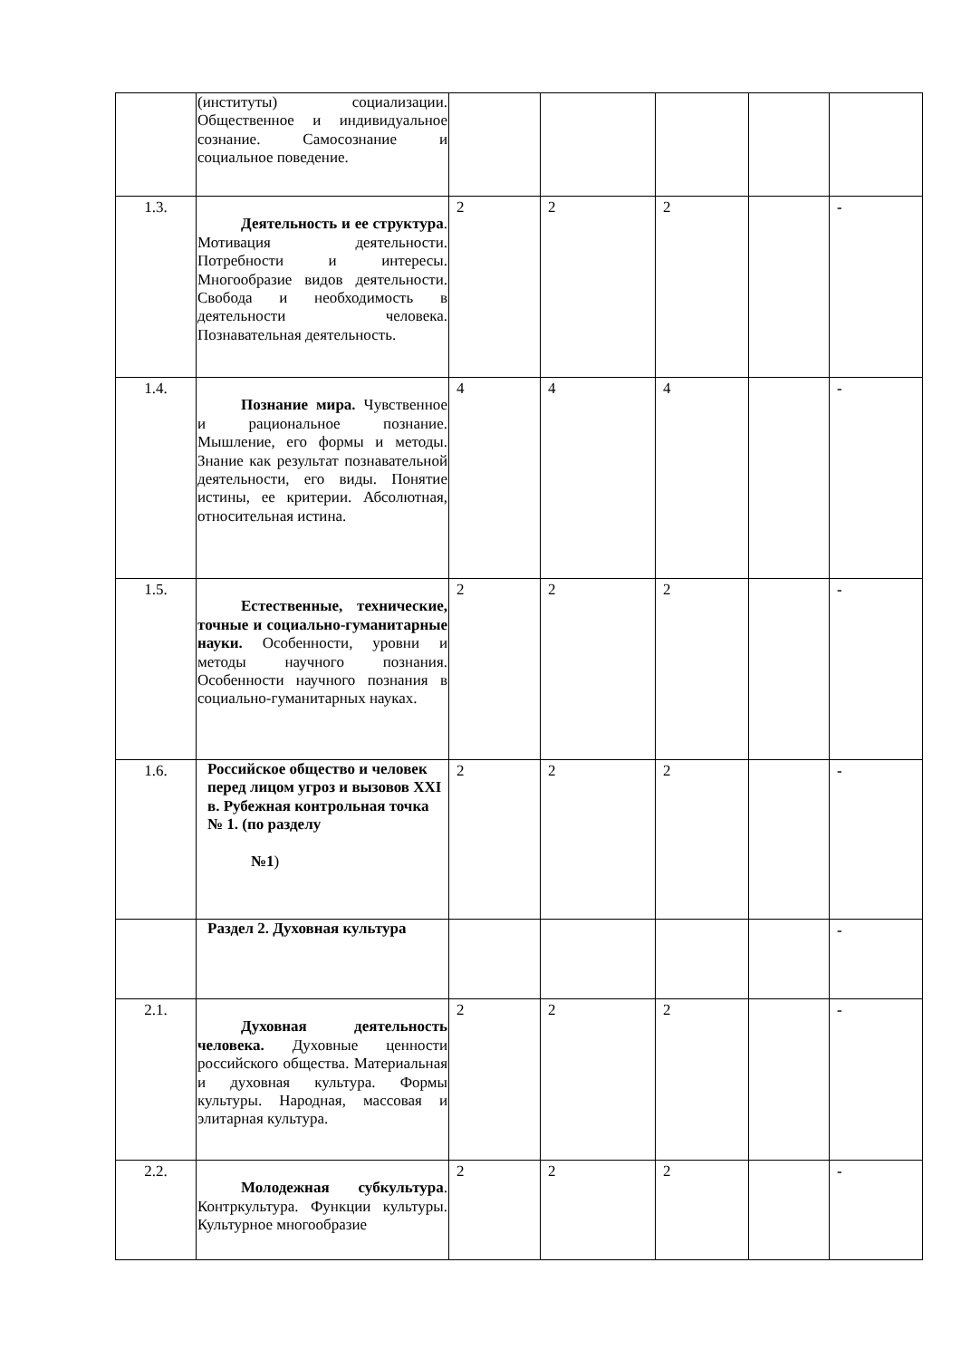| | (институты) социализации. Общественное и индивидуальное сознание. Самосознание и социальное поведение. | | | | | |
| 1.3. | Деятельность и ее структура . Мотивация деятельности. Потребности и интересы. Многообразие видов деятельности. Свобода и необходимость в деятельности человека. Познавательная деятельность. | 2 | 2 | 2 | | - |
| 1.4. | Познание мира. Чувственное и рациональное познание. Мышление, его формы и методы. Знание как результат познавательной деятельности, его виды. Понятие истины, ее критерии. Абсолютная, относительная истина. | 4 | 4 | 4 | | - |
| 1.5. | Естественные, технические, точные и социально-гуманитарные науки. Особенности, уровни и методы научного познания. Особенности научного познания в социально-гуманитарных науках. | 2 | 2 | 2 | | - |
| 1.6. | Российское общество и человек перед лицом угроз и вызовов XXI в. Рубежная контрольная точка № 1. (по разделу №1 ) | 2 | 2 | 2 | | - |
| | Раздел 2. Духовная культура | | | | | - |
| 2.1. | Духовная деятельность человека. Духовные ценности российского общества. Материальная и духовная культура. Формы культуры. Народная, массовая и элитарная культура. | 2 | 2 | 2 | | - |
| 2.2. | Молодежная субкультура . Контркультура. Функции культуры. Культурное многообразие | 2 | 2 | 2 | | - |